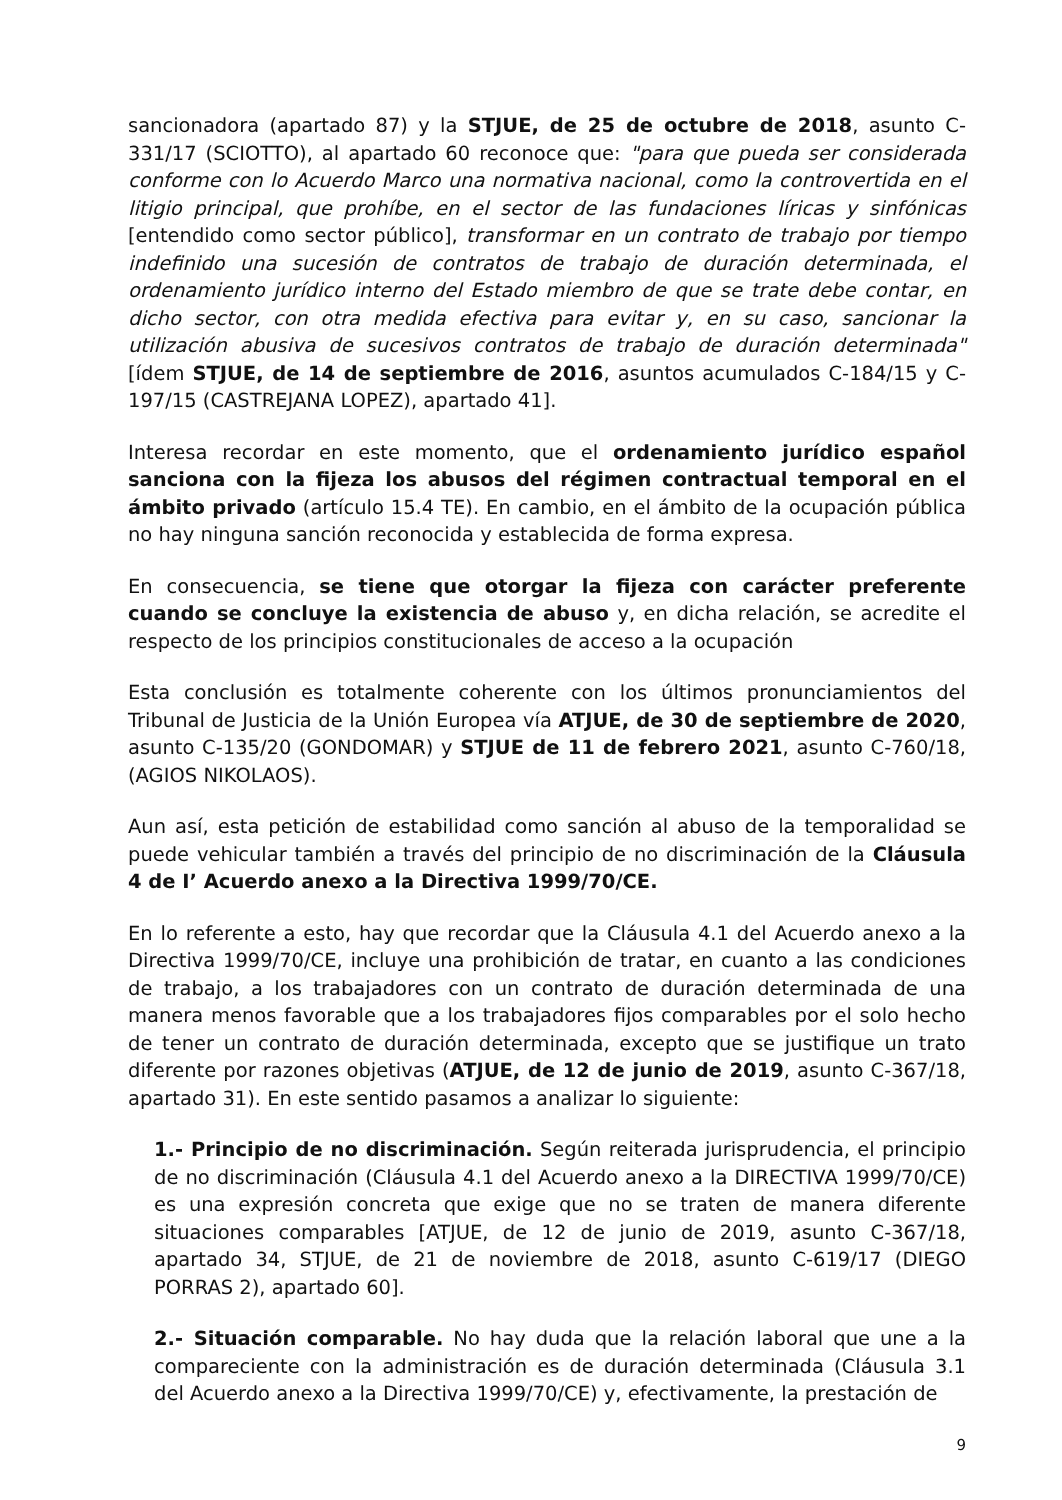sancionadora (apartado 87) y la STJUE, de 25 de octubre de 2018, asunto C-331/17 (SCIOTTO), al apartado 60 reconoce que: "para que pueda ser considerada conforme con lo Acuerdo Marco una normativa nacional, como la controvertida en el litigio principal, que prohíbe, en el sector de las fundaciones líricas y sinfónicas [entendido como sector público], transformar en un contrato de trabajo por tiempo indefinido una sucesión de contratos de trabajo de duración determinada, el ordenamiento jurídico interno del Estado miembro de que se trate debe contar, en dicho sector, con otra medida efectiva para evitar y, en su caso, sancionar la utilización abusiva de sucesivos contratos de trabajo de duración determinada" [ídem STJUE, de 14 de septiembre de 2016, asuntos acumulados C-184/15 y C-197/15 (CASTREJANA LOPEZ), apartado 41].
Interesa recordar en este momento, que el ordenamiento jurídico español sanciona con la fijeza los abusos del régimen contractual temporal en el ámbito privado (artículo 15.4 TE). En cambio, en el ámbito de la ocupación pública no hay ninguna sanción reconocida y establecida de forma expresa.
En consecuencia, se tiene que otorgar la fijeza con carácter preferente cuando se concluye la existencia de abuso y, en dicha relación, se acredite el respecto de los principios constitucionales de acceso a la ocupación
Esta conclusión es totalmente coherente con los últimos pronunciamientos del Tribunal de Justicia de la Unión Europea vía ATJUE, de 30 de septiembre de 2020, asunto C-135/20 (GONDOMAR) y STJUE de 11 de febrero 2021, asunto C-760/18, (AGIOS NIKOLAOS).
Aun así, esta petición de estabilidad como sanción al abuso de la temporalidad se puede vehicular también a través del principio de no discriminación de la Cláusula 4 de I’ Acuerdo anexo a la Directiva 1999/70/CE.
En lo referente a esto, hay que recordar que la Cláusula 4.1 del Acuerdo anexo a la Directiva 1999/70/CE, incluye una prohibición de tratar, en cuanto a las condiciones de trabajo, a los trabajadores con un contrato de duración determinada de una manera menos favorable que a los trabajadores fijos comparables por el solo hecho de tener un contrato de duración determinada, excepto que se justifique un trato diferente por razones objetivas (ATJUE, de 12 de junio de 2019, asunto C-367/18, apartado 31). En este sentido pasamos a analizar lo siguiente:
1.- Principio de no discriminación. Según reiterada jurisprudencia, el principio de no discriminación (Cláusula 4.1 del Acuerdo anexo a la DIRECTIVA 1999/70/CE) es una expresión concreta que exige que no se traten de manera diferente situaciones comparables [ATJUE, de 12 de junio de 2019, asunto C-367/18, apartado 34, STJUE, de 21 de noviembre de 2018, asunto C-619/17 (DIEGO PORRAS 2), apartado 60].
2.- Situación comparable. No hay duda que la relación laboral que une a la compareciente con la administración es de duración determinada (Cláusula 3.1 del Acuerdo anexo a la Directiva 1999/70/CE) y, efectivamente, la prestación de
9